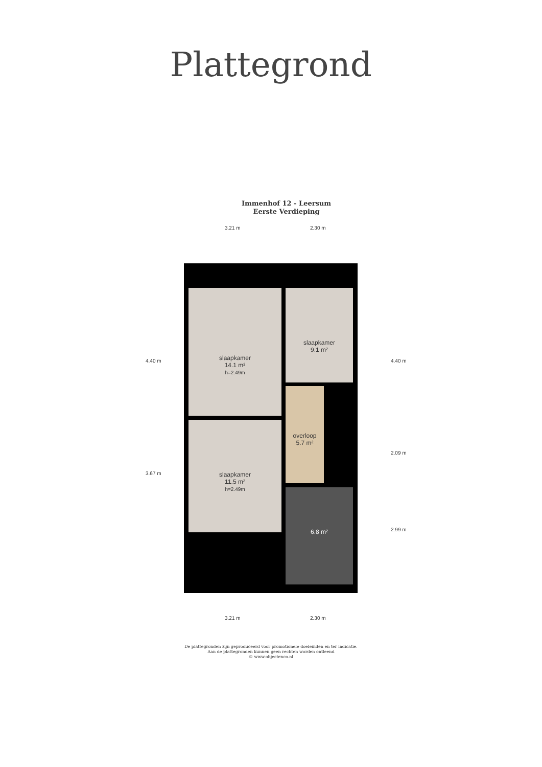Plattegrond
Immenhof 12 - Leersum
Eerste Verdieping
3.21 m 2.30 m
slaapkamer
14.1 m²
h=2.49m
slaapkamer
9.1 m²
slaapkamer
11.5 m²
h=2.49m
overloop
5.7 m²
6.8 m²
4.40 m
3.67 m
4.40 m
2.09 m
2.99 m
3.21 m 2.30 m
De plattegronden zijn geproduceerd voor promotionele doeleinden en ter indicatie.
Aan de plattegronden kunnen geen rechten worden ontleend
© www.objectenco.nl